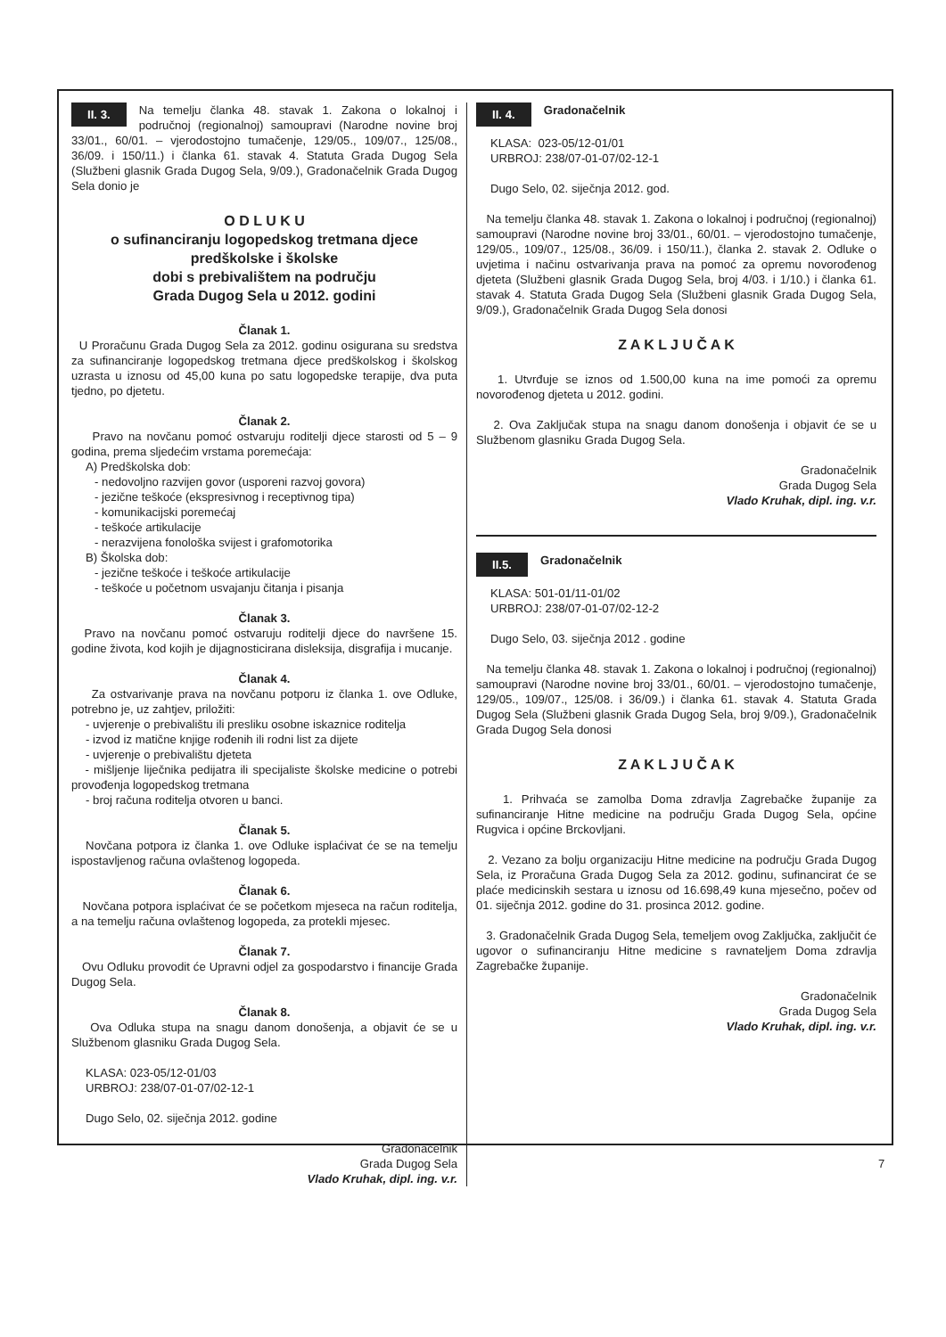II. 3. Na temelju članka 48. stavak 1. Zakona o lokalnoj i područnoj (regionalnoj) samoupravi (Narodne novine broj 33/01., 60/01. – vjerodostojno tumačenje, 129/05., 109/07., 125/08., 36/09. i 150/11.) i članka 61. stavak 4. Statuta Grada Dugog Sela (Službeni glasnik Grada Dugog Sela, 9/09.), Gradonačelnik Grada Dugog Sela donio je
O D L U K U
o sufinanciranju logopedskog tretmana djece predškolske i školske
dobi s prebivalištem na području
Grada Dugog Sela u 2012. godini
Članak 1.
U Proračunu Grada Dugog Sela za 2012. godinu osigurana su sredstva za sufinanciranje logopedskog tretmana djece predškolskog i školskog uzrasta u iznosu od 45,00 kuna po satu logopedske terapije, dva puta tjedno, po djetetu.
Članak 2.
Pravo na novčanu pomoć ostvaruju roditelji djece starosti od 5 – 9 godina, prema sljedećim vrstama poremećaja:
A) Predškolska dob:
- nedovoljno razvijen govor (usporeni razvoj govora)
- jezične teškoće (ekspresivnog i receptivnog tipa)
- komunikacijski poremećaj
- teškoće artikulacije
- nerazvijena fonološka svijest i grafomotorika
B) Školska dob:
- jezične teškoće i teškoće artikulacije
- teškoće u početnom usvajanju čitanja i pisanja
Članak 3.
Pravo na novčanu pomoć ostvaruju roditelji djece do navršene 15. godine života, kod kojih je dijagnosticirana disleksija, disgrafija i mucanje.
Članak 4.
Za ostvarivanje prava na novčanu potporu iz članka 1. ove Odluke, potrebno je, uz zahtjev, priložiti:
- uvjerenje o prebivalištu ili presliku osobne iskaznice roditelja
- izvod iz matične knjige rođenih ili rodni list za dijete
- uvjerenje o prebivalištu djeteta
- mišljenje liječnika pedijatra ili specijaliste školske medicine o potrebi provođenja logopedskog tretmana
- broj računa roditelja otvoren u banci.
Članak 5.
Novčana potpora iz članka 1. ove Odluke isplaćivat će se na temelju ispostavljenog računa ovlaštenog logopeda.
Članak 6.
Novčana potpora isplaćivat će se početkom mjeseca na račun roditelja, a na temelju računa ovlaštenog logopeda, za protekli mjesec.
Članak 7.
Ovu Odluku provodit će Upravni odjel za gospodarstvo i financije Grada Dugog Sela.
Članak 8.
Ova Odluka stupa na snagu danom donošenja, a objavit će se u Službenom glasniku Grada Dugog Sela.
KLASA: 023-05/12-01/03
URBROJ: 238/07-01-07/02-12-1
Dugo Selo, 02. siječnja 2012. godine
Gradonačelnik
Grada Dugog Sela
Vlado Kruhak, dipl. ing. v.r.
II. 4. Gradonačelnik
KLASA: 023-05/12-01/01
URBROJ: 238/07-01-07/02-12-1
Dugo Selo, 02. siječnja 2012. god.
Na temelju članka 48. stavak 1. Zakona o lokalnoj i područnoj (regionalnoj) samoupravi (Narodne novine broj 33/01., 60/01. – vjerodostojno tumačenje, 129/05., 109/07., 125/08., 36/09. i 150/11.), članka 2. stavak 2. Odluke o uvjetima i načinu ostvarivanja prava na pomoć za opremu novorođenog djeteta (Službeni glasnik Grada Dugog Sela, broj 4/03. i 1/10.) i članka 61. stavak 4. Statuta Grada Dugog Sela (Službeni glasnik Grada Dugog Sela, 9/09.), Gradonačelnik Grada Dugog Sela donosi
Z A K L J U Č A K
1. Utvrđuje se iznos od 1.500,00 kuna na ime pomoći za opremu novorođenog djeteta u 2012. godini.
2. Ova Zaključak stupa na snagu danom donošenja i objavit će se u Službenom glasniku Grada Dugog Sela.
Gradonačelnik
Grada Dugog Sela
Vlado Kruhak, dipl. ing. v.r.
II.5. Gradonačelnik
KLASA: 501-01/11-01/02
URBROJ: 238/07-01-07/02-12-2
Dugo Selo, 03. siječnja 2012 . godine
Na temelju članka 48. stavak 1. Zakona o lokalnoj i područnoj (regionalnoj) samoupravi (Narodne novine broj 33/01., 60/01. – vjerodostojno tumačenje, 129/05., 109/07., 125/08. i 36/09.) i članka 61. stavak 4. Statuta Grada Dugog Sela (Službeni glasnik Grada Dugog Sela, broj 9/09.), Gradonačelnik Grada Dugog Sela donosi
Z A K L J U Č A K
1. Prihvaća se zamolba Doma zdravlja Zagrebačke županije za sufinanciranje Hitne medicine na području Grada Dugog Sela, općine Rugvica i općine Brckovljani.
2. Vezano za bolju organizaciju Hitne medicine na području Grada Dugog Sela, iz Proračuna Grada Dugog Sela za 2012. godinu, sufinancirat će se plaće medicinskih sestara u iznosu od 16.698,49 kuna mjesečno, počev od 01. siječnja 2012. godine do 31. prosinca 2012. godine.
3. Gradonačelnik Grada Dugog Sela, temeljem ovog Zaključka, zaključit će ugovor o sufinanciranju Hitne medicine s ravnateljem Doma zdravlja Zagrebačke županije.
Gradonačelnik
Grada Dugog Sela
Vlado Kruhak, dipl. ing. v.r.
7